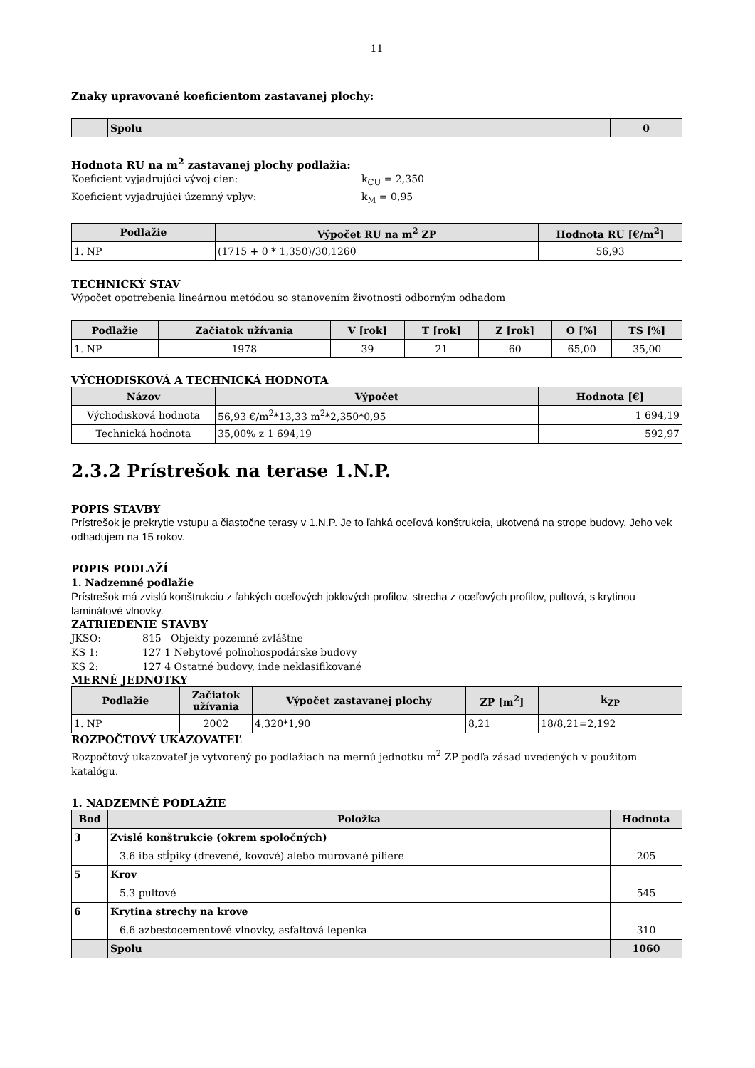11
Znaky upravované koeficientom zastavanej plochy:
| | Spolu | 0 |
Hodnota RU na m<sup>2</sup> zastavanej plochy podlažia:
Koeficient vyjadrujúci vývoj cien: k<sub>CU</sub> = 2,350
Koeficient vyjadrujúci územný vplyv: k<sub>M</sub> = 0,95
| Podlažie | Výpočet RU na m<sup>2</sup> ZP | Hodnota RU [€/m<sup>2</sup>] |
| --- | --- | --- |
| 1. NP | (1715 + 0 * 1,350)/30,1260 | 56,93 |
TECHNICKÝ STAV
Výpočet opotrebenia lineárnou metódou so stanovením životnosti odborným odhadom
| Podlažie | Začiatok užívania | V [rok] | T [rok] | Z [rok] | O [%] | TS [%] |
| --- | --- | --- | --- | --- | --- | --- |
| 1. NP | 1978 | 39 | 21 | 60 | 65,00 | 35,00 |
VÝCHODISKOVÁ A TECHNICKÁ HODNOTA
| Názov | Výpočet | Hodnota [€] |
| --- | --- | --- |
| Východisková hodnota | 56,93 €/m<sup>2</sup>*13,33 m<sup>2</sup>*2,350*0,95 | 1 694,19 |
| Technická hodnota | 35,00% z 1 694,19 | 592,97 |
2.3.2 Prístrešok na terase 1.N.P.
POPIS STAVBY
Prístrešok je prekrytie vstupu a čiastočne terasy v 1.N.P. Je to ľahká oceľová konštrukcia, ukotvená na stropе budovy. Jeho vek odhadujem na 15 rokov.
POPIS PODLAŽÍ
1. Nadzemné podlažie
Prístrešok má zvislú konštrukciu z ľahkých oceľových joklových profilov, strecha z oceľových profilov, pultová, s krytinou laminátové vlnovky.
ZATRIEDENIE STAVBY
JKSO: 815 Objekty pozemné zvláštne
KS 1: 127 1 Nebytové poľnohospodárske budovy
KS 2: 127 4 Ostatné budovy, inde neklasifikované
MERNÉ JEDNOTKY
| Podlažie | Začiatok užívania | Výpočet zastavanej plochy | ZP [m<sup>2</sup>] | k<sub>ZP</sub> |
| --- | --- | --- | --- | --- |
| 1. NP | 2002 | 4,320*1,90 | 8,21 | 18/8,21=2,192 |
ROZPOČTOVÝ UKAZOVATEĽ
Rozpočtový ukazovateľ je vytvorený po podlažiach na mernú jednotku m<sup>2</sup> ZP podľa zásad uvedených v použitom katalógu.
1. NADZEMNÉ PODLAŽIE
| Bod | Položka | Hodnota |
| --- | --- | --- |
| 3 | Zvislé konštrukcie (okrem spoločných) | |
| | 3.6 iba stĺpiky (drevené, kovové) alebo murované piliere | 205 |
| 5 | Krov | |
| | 5.3 pultové | 545 |
| 6 | Krytina strechy na krove | |
| | 6.6 azbestocementové vlnovky, asfaltová lepenka | 310 |
| | Spolu | 1060 |